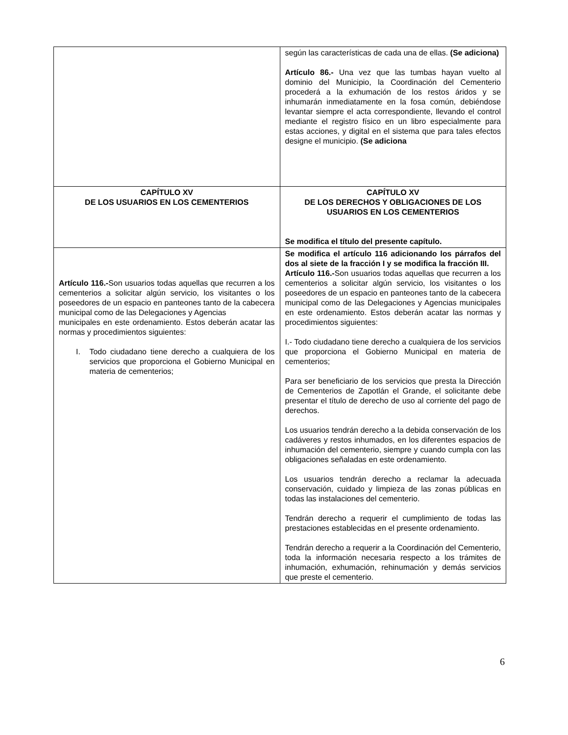| | según las características de cada una de ellas. (Se adiciona) Artículo 86.- Una vez que las tumbas hayan vuelto al dominio del Municipio, la Coordinación del Cementerio procederá a la exhumación de los restos áridos y se inhumarán inmediatamente en la fosa común, debiéndose levantar siempre el acta correspondiente, llevando el control mediante el registro físico en un libro especialmente para estas acciones, y digital en el sistema que para tales efectos designe el municipio. (Se adiciona |
| CAPÍTULO XV DE LOS USUARIOS EN LOS CEMENTERIOS | CAPÍTULO XV DE LOS DERECHOS Y OBLIGACIONES DE LOS USUARIOS EN LOS CEMENTERIOS Se modifica el título del presente capítulo. |
| Artículo 116.- Son usuarios todas aquellas que recurren a los cementerios a solicitar algún servicio, los visitantes o los poseedores de un espacio en panteones tanto de la cabecera municipal como de las Delegaciones y Agencias municipales en este ordenamiento. Estos deberán acatar las normas y procedimientos siguientes: I. Todo ciudadano tiene derecho a cualquiera de los servicios que proporciona el Gobierno Municipal en materia de cementerios; | Se modifica el artículo 116 adicionando los párrafos del dos al siete de la fracción I y se modifica la fracción III. Artículo 116.- Son usuarios todas aquellas que recurren a los cementerios a solicitar algún servicio, los visitantes o los poseedores de un espacio en panteones tanto de la cabecera municipal como de las Delegaciones y Agencias municipales en este ordenamiento. Estos deberán acatar las normas y procedimientos siguientes: I.- Todo ciudadano tiene derecho a cualquiera de los servicios que proporciona el Gobierno Municipal en materia de cementerios; Para ser beneficiario de los servicios que presta la Dirección de Cementerios de Zapotlán el Grande, el solicitante debe presentar el título de derecho de uso al corriente del pago de derechos. Los usuarios tendrán derecho a la debida conservación de los cadáveres y restos inhumados, en los diferentes espacios de inhumación del cementerio, siempre y cuando cumpla con las obligaciones señaladas en este ordenamiento. Los usuarios tendrán derecho a reclamar la adecuada conservación, cuidado y limpieza de las zonas públicas en todas las instalaciones del cementerio. Tendrán derecho a requerir el cumplimiento de todas las prestaciones establecidas en el presente ordenamiento. Tendrán derecho a requerir a la Coordinación del Cementerio, toda la información necesaria respecto a los trámites de inhumación, exhumación, rehinumación y demás servicios que preste el cementerio. |
6